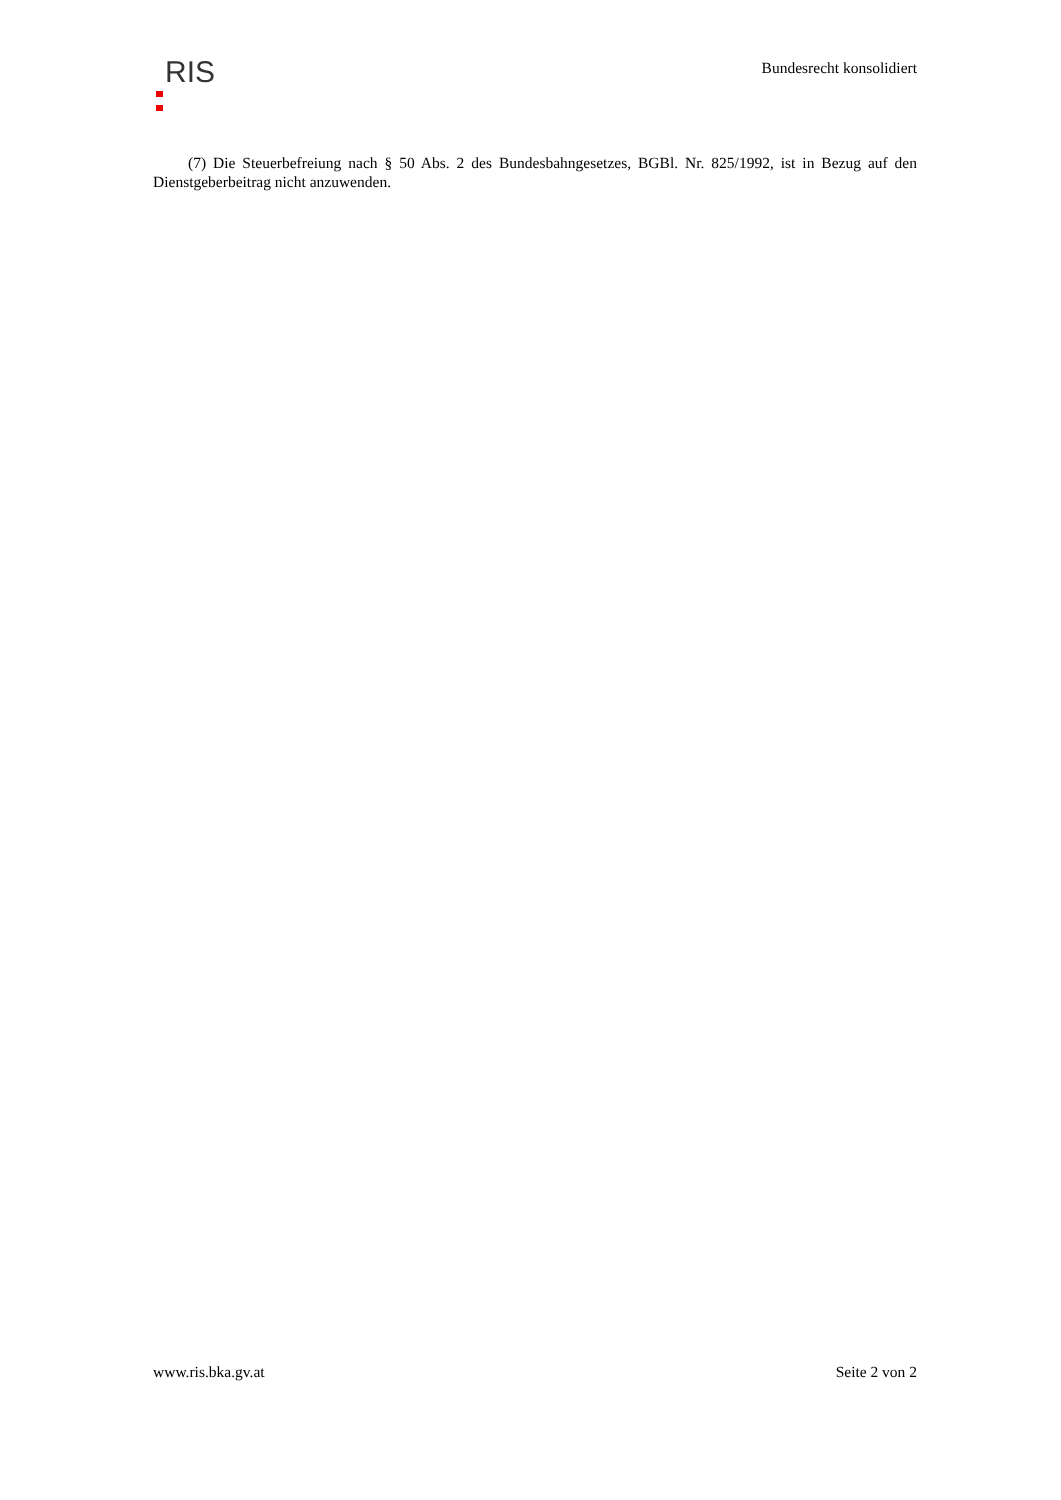RIS
Bundesrecht konsolidiert
(7) Die Steuerbefreiung nach § 50 Abs. 2 des Bundesbahngesetzes, BGBl. Nr. 825/1992, ist in Bezug auf den Dienstgeberbeitrag nicht anzuwenden.
www.ris.bka.gv.at Seite 2 von 2